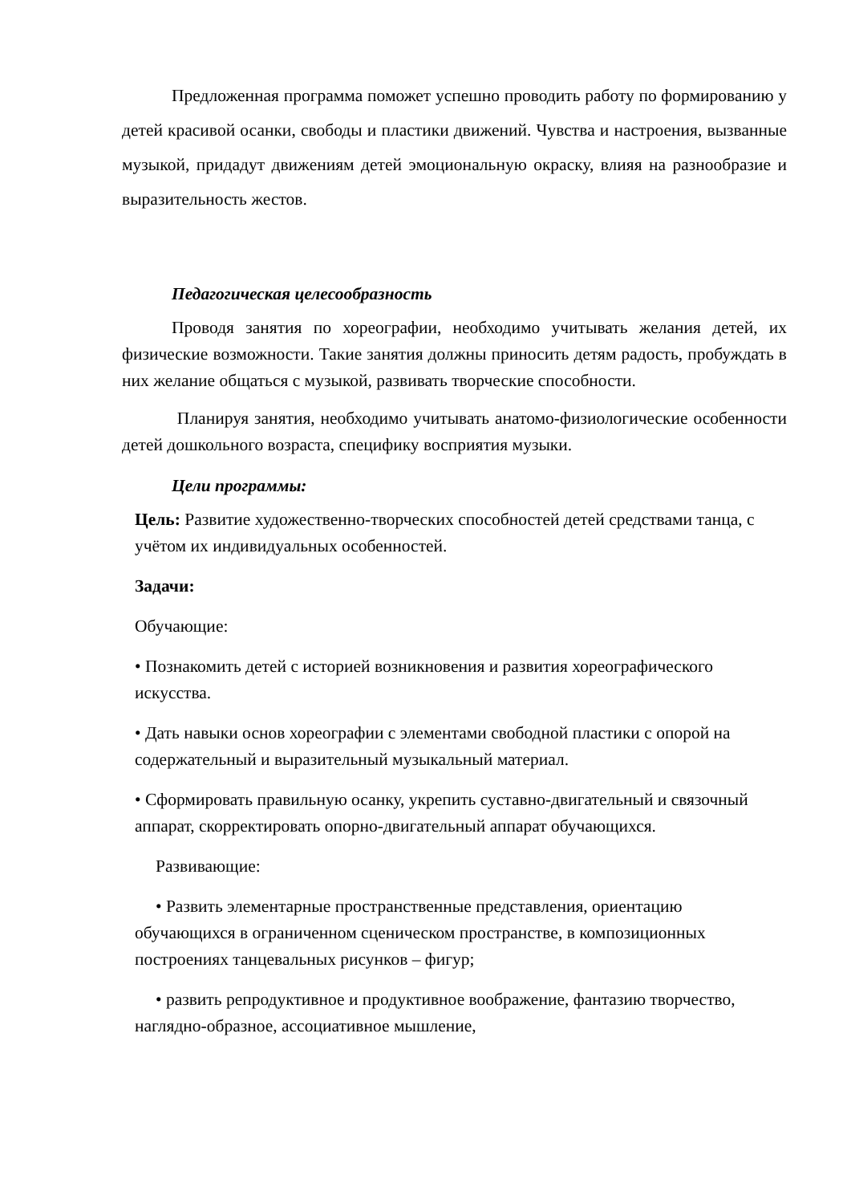Предложенная программа поможет успешно проводить работу по формированию у детей красивой осанки, свободы и пластики движений. Чувства и настроения, вызванные музыкой, придадут движениям детей эмоциональную окраску, влияя на разнообразие и выразительность жестов.
Педагогическая целесообразность
Проводя занятия по хореографии, необходимо учитывать желания детей, их физические возможности. Такие занятия должны приносить детям радость, пробуждать в них желание общаться с музыкой, развивать творческие способности.
Планируя занятия, необходимо учитывать анатомо-физиологические особенности детей дошкольного возраста, специфику восприятия музыки.
Цели программы:
Цель: Развитие художественно-творческих способностей детей средствами танца, с учётом их индивидуальных особенностей.
Задачи:
Обучающие:
• Познакомить детей с историей возникновения и развития хореографического искусства.
• Дать навыки основ хореографии с элементами свободной пластики с опорой на содержательный и выразительный музыкальный материал.
• Сформировать правильную осанку, укрепить суставно-двигательный и связочный аппарат, скорректировать опорно-двигательный аппарат обучающихся.
Развивающие:
• Развить элементарные пространственные представления, ориентацию обучающихся в ограниченном сценическом пространстве, в композиционных построениях танцевальных рисунков – фигур;
• развить репродуктивное и продуктивное воображение, фантазию творчество, наглядно-образное, ассоциативное мышление,